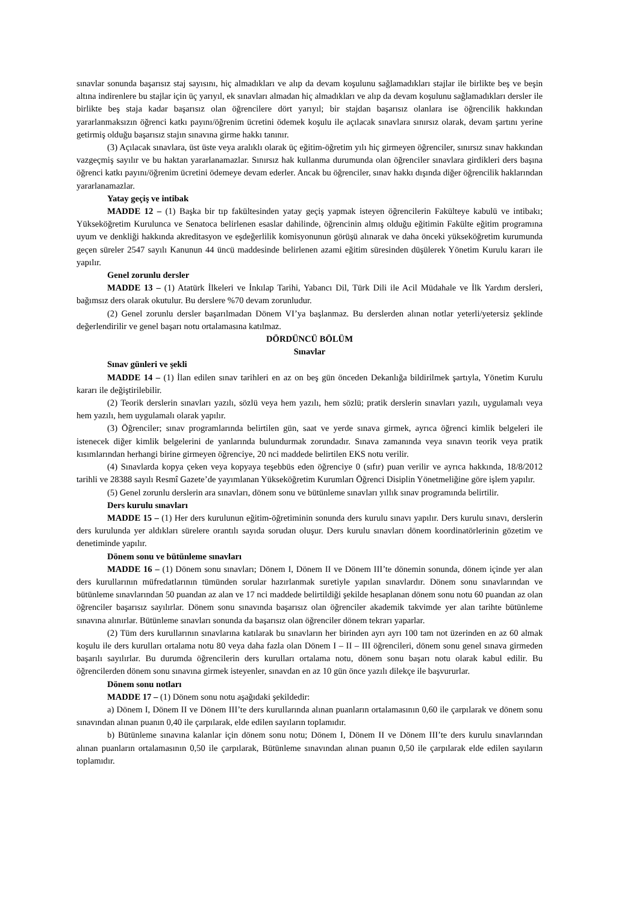sınavlar sonunda başarısız staj sayısını, hiç almadıkları ve alıp da devam koşulunu sağlamadıkları stajlar ile birlikte beş ve beşin altına indirenlere bu stajlar için üç yarıyıl, ek sınavları almadan hiç almadıkları ve alıp da devam koşulunu sağlamadıkları dersler ile birlikte beş staja kadar başarısız olan öğrencilere dört yarıyıl; bir stajdan başarısız olanlara ise öğrencilik hakkından yararlanmaksızın öğrenci katkı payını/öğrenim ücretini ödemek koşulu ile açılacak sınavlara sınırsız olarak, devam şartını yerine getirmiş olduğu başarısız stajın sınavına girme hakkı tanınır.
(3) Açılacak sınavlara, üst üste veya aralıklı olarak üç eğitim-öğretim yılı hiç girmeyen öğrenciler, sınırsız sınav hakkından vazgeçmiş sayılır ve bu haktan yararlanamazlar. Sınırsız hak kullanma durumunda olan öğrenciler sınavlara girdikleri ders başına öğrenci katkı payını/öğrenim ücretini ödemeye devam ederler. Ancak bu öğrenciler, sınav hakkı dışında diğer öğrencilik haklarından yararlanamazlar.
Yatay geçiş ve intibak
MADDE 12 – (1) Başka bir tıp fakültesinden yatay geçiş yapmak isteyen öğrencilerin Fakülteye kabulü ve intibakı; Yükseköğretim Kurulunca ve Senatoca belirlenen esaslar dahilinde, öğrencinin almış olduğu eğitimin Fakülte eğitim programına uyum ve denkliği hakkında akreditasyon ve eşdeğerlilik komisyonunun görüşü alınarak ve daha önceki yükseköğretim kurumunda geçen süreler 2547 sayılı Kanunun 44 üncü maddesinde belirlenen azami eğitim süresinden düşülerek Yönetim Kurulu kararı ile yapılır.
Genel zorunlu dersler
MADDE 13 – (1) Atatürk İlkeleri ve İnkılap Tarihi, Yabancı Dil, Türk Dili ile Acil Müdahale ve İlk Yardım dersleri, bağımsız ders olarak okutulur. Bu derslere %70 devam zorunludur.
(2) Genel zorunlu dersler başarılmadan Dönem VI’ya başlanmaz. Bu derslerden alınan notlar yeterli/yetersiz şeklinde değerlendirilir ve genel başarı notu ortalamasına katılmaz.
DÖRDÜNCÜ BÖLÜM
Sınavlar
Sınav günleri ve şekli
MADDE 14 – (1) İlan edilen sınav tarihleri en az on beş gün önceden Dekanlığa bildirilmek şartıyla, Yönetim Kurulu kararı ile değiştirilebilir.
(2) Teorik derslerin sınavları yazılı, sözlü veya hem yazılı, hem sözlü; pratik derslerin sınavları yazılı, uygulamalı veya hem yazılı, hem uygulamalı olarak yapılır.
(3) Öğrenciler; sınav programlarında belirtilen gün, saat ve yerde sınava girmek, ayrıca öğrenci kimlik belgeleri ile istenecek diğer kimlik belgelerini de yanlarında bulundurmak zorundadır. Sınava zamanında veya sınavın teorik veya pratik kısımlarından herhangi birine girmeyen öğrenciye, 20 nci maddede belirtilen EKS notu verilir.
(4) Sınavlarda kopya çeken veya kopyaya teşebbüs eden öğrenciye 0 (sıfır) puan verilir ve ayrıca hakkında, 18/8/2012 tarihli ve 28388 sayılı Resmî Gazete’de yayımlanan Yükseköğretim Kurumları Öğrenci Disiplin Yönetmeliğine göre işlem yapılır.
(5) Genel zorunlu derslerin ara sınavları, dönem sonu ve bütünleme sınavları yıllık sınav programında belirtilir.
Ders kurulu sınavları
MADDE 15 – (1) Her ders kurulunun eğitim-öğretiminin sonunda ders kurulu sınavı yapılır. Ders kurulu sınavı, derslerin ders kurulunda yer aldıkları sürelere orantılı sayıda sorudan oluşur. Ders kurulu sınavları dönem koordinatörlerinin gözetim ve denetiminde yapılır.
Dönem sonu ve bütünleme sınavları
MADDE 16 – (1) Dönem sonu sınavları; Dönem I, Dönem II ve Dönem III’te dönemin sonunda, dönem içinde yer alan ders kurullarının müfredatlarının tümünden sorular hazırlanmak suretiyle yapılan sınavlardır. Dönem sonu sınavlarından ve bütünleme sınavlarından 50 puandan az alan ve 17 nci maddede belirtildiği şekilde hesaplanan dönem sonu notu 60 puandan az olan öğrenciler başarısız sayılırlar. Dönem sonu sınavında başarısız olan öğrenciler akademik takvimde yer alan tarihte bütünleme sınavına alınırlar. Bütünleme sınavları sonunda da başarısız olan öğrenciler dönem tekrarı yaparlar.
(2) Tüm ders kurullarının sınavlarına katılarak bu sınavların her birinden ayrı ayrı 100 tam not üzerinden en az 60 almak koşulu ile ders kurulları ortalama notu 80 veya daha fazla olan Dönem I – II – III öğrencileri, dönem sonu genel sınava girmeden başarılı sayılırlar. Bu durumda öğrencilerin ders kurulları ortalama notu, dönem sonu başarı notu olarak kabul edilir. Bu öğrencilerden dönem sonu sınavına girmek isteyenler, sınavdan en az 10 gün önce yazılı dilekçe ile başvururlar.
Dönem sonu notları
MADDE 17 – (1) Dönem sonu notu aşağıdaki şekildedir:
a) Dönem I, Dönem II ve Dönem III’te ders kurullarında alınan puanların ortalamasının 0,60 ile çarpılarak ve dönem sonu sınavından alınan puanın 0,40 ile çarpılarak, elde edilen sayıların toplamıdır.
b) Bütünleme sınavına kalanlar için dönem sonu notu; Dönem I, Dönem II ve Dönem III’te ders kurulu sınavlarından alınan puanların ortalamasının 0,50 ile çarpılarak, Bütünleme sınavından alınan puanın 0,50 ile çarpılarak elde edilen sayıların toplamıdır.